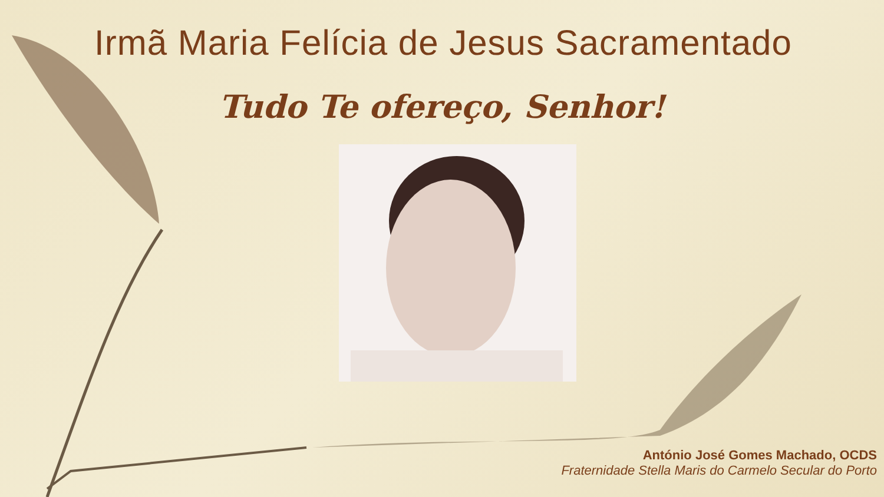Irmã Maria Felícia de Jesus Sacramentado
Tudo Te ofereço, Senhor!
António José Gomes Machado, OCDS
Fraternidade Stella Maris do Carmelo Secular do Porto